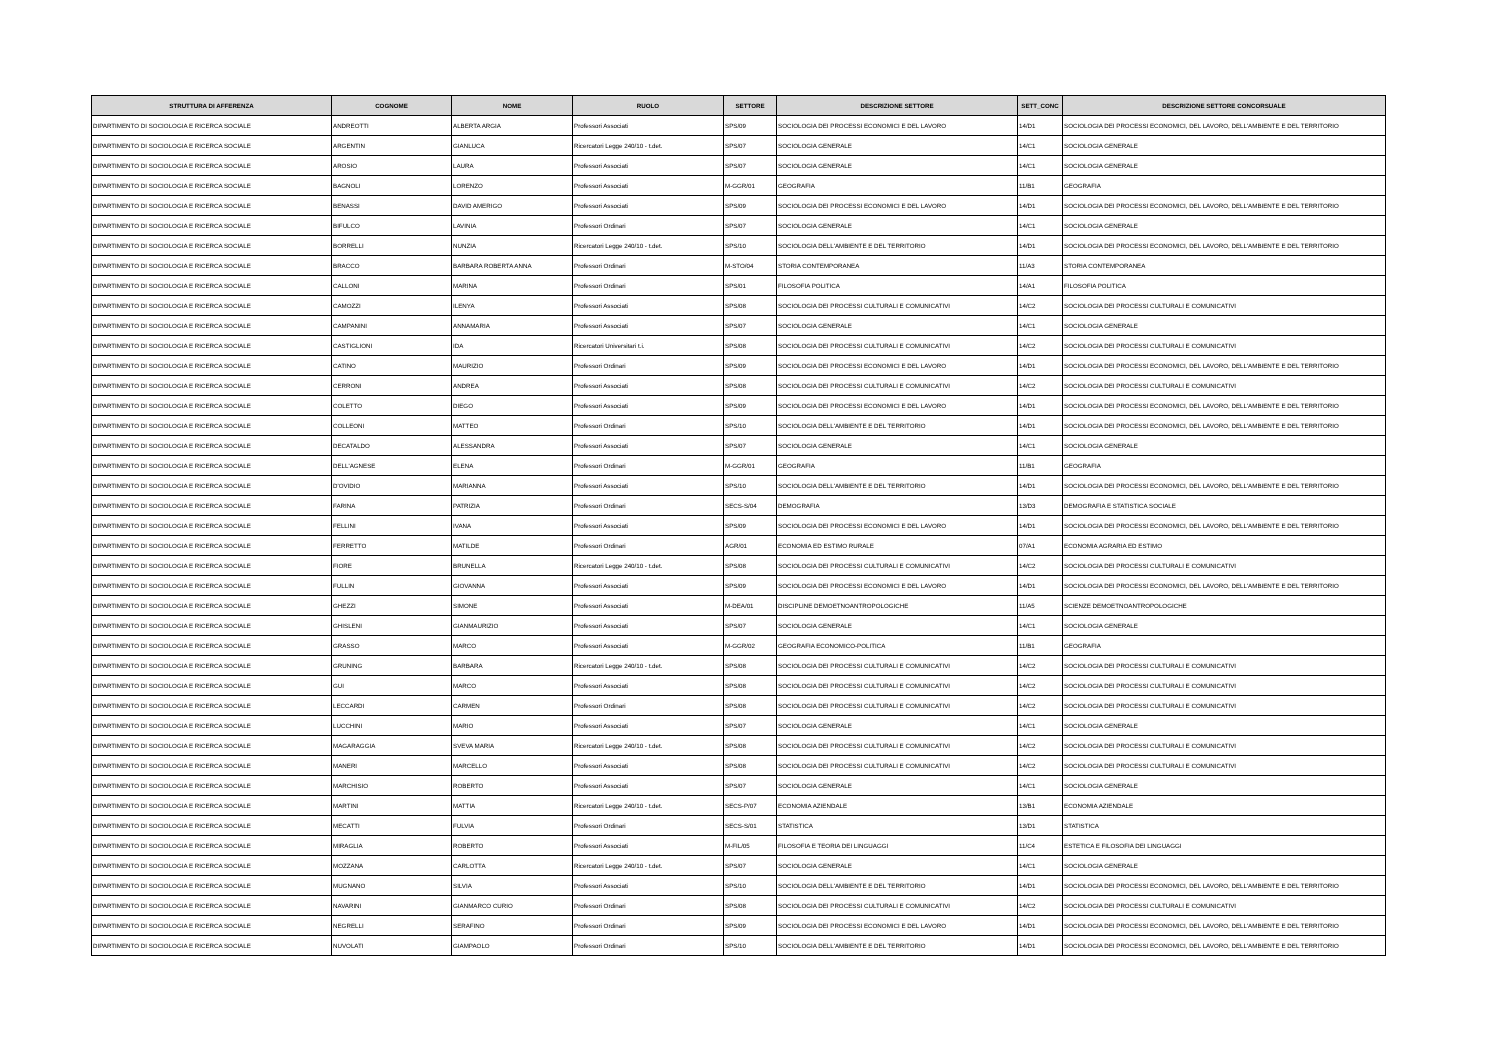| STRUTTURA DI AFFERENZA | COGNOME | NOME | RUOLO | SETTORE | DESCRIZIONE SETTORE | SETT_CONC | DESCRIZIONE SETTORE CONCORSUALE |
| --- | --- | --- | --- | --- | --- | --- | --- |
| DIPARTIMENTO DI SOCIOLOGIA E RICERCA SOCIALE | ANDREOTTI | ALBERTA ARGIA | Professori Associati | SPS/09 | SOCIOLOGIA DEI PROCESSI ECONOMICI E DEL LAVORO | 14/D1 | SOCIOLOGIA DEI PROCESSI ECONOMICI, DEL LAVORO, DELL'AMBIENTE E DEL TERRITORIO |
| DIPARTIMENTO DI SOCIOLOGIA E RICERCA SOCIALE | ARGENTIN | GIANLUCA | Ricercatori Legge 240/10 - t.det. | SPS/07 | SOCIOLOGIA GENERALE | 14/C1 | SOCIOLOGIA GENERALE |
| DIPARTIMENTO DI SOCIOLOGIA E RICERCA SOCIALE | AROSIO | LAURA | Professori Associati | SPS/07 | SOCIOLOGIA GENERALE | 14/C1 | SOCIOLOGIA GENERALE |
| DIPARTIMENTO DI SOCIOLOGIA E RICERCA SOCIALE | BAGNOLI | LORENZO | Professori Associati | M-GGR/01 | GEOGRAFIA | 11/B1 | GEOGRAFIA |
| DIPARTIMENTO DI SOCIOLOGIA E RICERCA SOCIALE | BENASSI | DAVID AMERIGO | Professori Associati | SPS/09 | SOCIOLOGIA DEI PROCESSI ECONOMICI E DEL LAVORO | 14/D1 | SOCIOLOGIA DEI PROCESSI ECONOMICI, DEL LAVORO, DELL'AMBIENTE E DEL TERRITORIO |
| DIPARTIMENTO DI SOCIOLOGIA E RICERCA SOCIALE | BIFULCO | LAVINIA | Professori Ordinari | SPS/07 | SOCIOLOGIA GENERALE | 14/C1 | SOCIOLOGIA GENERALE |
| DIPARTIMENTO DI SOCIOLOGIA E RICERCA SOCIALE | BORRELLI | NUNZIA | Ricercatori Legge 240/10 - t.det. | SPS/10 | SOCIOLOGIA DELL'AMBIENTE E DEL TERRITORIO | 14/D1 | SOCIOLOGIA DEI PROCESSI ECONOMICI, DEL LAVORO, DELL'AMBIENTE E DEL TERRITORIO |
| DIPARTIMENTO DI SOCIOLOGIA E RICERCA SOCIALE | BRACCO | BARBARA ROBERTA ANNA | Professori Ordinari | M-STO/04 | STORIA CONTEMPORANEA | 11/A3 | STORIA CONTEMPORANEA |
| DIPARTIMENTO DI SOCIOLOGIA E RICERCA SOCIALE | CALLONI | MARINA | Professori Ordinari | SPS/01 | FILOSOFIA POLITICA | 14/A1 | FILOSOFIA POLITICA |
| DIPARTIMENTO DI SOCIOLOGIA E RICERCA SOCIALE | CAMOZZI | ILENYA | Professori Associati | SPS/08 | SOCIOLOGIA DEI PROCESSI CULTURALI E COMUNICATIVI | 14/C2 | SOCIOLOGIA DEI PROCESSI CULTURALI E COMUNICATIVI |
| DIPARTIMENTO DI SOCIOLOGIA E RICERCA SOCIALE | CAMPANINI | ANNAMARIA | Professori Associati | SPS/07 | SOCIOLOGIA GENERALE | 14/C1 | SOCIOLOGIA GENERALE |
| DIPARTIMENTO DI SOCIOLOGIA E RICERCA SOCIALE | CASTIGLIONI | IDA | Ricercatori Universitari t.i. | SPS/08 | SOCIOLOGIA DEI PROCESSI CULTURALI E COMUNICATIVI | 14/C2 | SOCIOLOGIA DEI PROCESSI CULTURALI E COMUNICATIVI |
| DIPARTIMENTO DI SOCIOLOGIA E RICERCA SOCIALE | CATINO | MAURIZIO | Professori Ordinari | SPS/09 | SOCIOLOGIA DEI PROCESSI ECONOMICI E DEL LAVORO | 14/D1 | SOCIOLOGIA DEI PROCESSI ECONOMICI, DEL LAVORO, DELL'AMBIENTE E DEL TERRITORIO |
| DIPARTIMENTO DI SOCIOLOGIA E RICERCA SOCIALE | CERRONI | ANDREA | Professori Associati | SPS/08 | SOCIOLOGIA DEI PROCESSI CULTURALI E COMUNICATIVI | 14/C2 | SOCIOLOGIA DEI PROCESSI CULTURALI E COMUNICATIVI |
| DIPARTIMENTO DI SOCIOLOGIA E RICERCA SOCIALE | COLETTO | DIEGO | Professori Associati | SPS/09 | SOCIOLOGIA DEI PROCESSI ECONOMICI E DEL LAVORO | 14/D1 | SOCIOLOGIA DEI PROCESSI ECONOMICI, DEL LAVORO, DELL'AMBIENTE E DEL TERRITORIO |
| DIPARTIMENTO DI SOCIOLOGIA E RICERCA SOCIALE | COLLEONI | MATTEO | Professori Ordinari | SPS/10 | SOCIOLOGIA DELL'AMBIENTE E DEL TERRITORIO | 14/D1 | SOCIOLOGIA DEI PROCESSI ECONOMICI, DEL LAVORO, DELL'AMBIENTE E DEL TERRITORIO |
| DIPARTIMENTO DI SOCIOLOGIA E RICERCA SOCIALE | DECATALDO | ALESSANDRA | Professori Associati | SPS/07 | SOCIOLOGIA GENERALE | 14/C1 | SOCIOLOGIA GENERALE |
| DIPARTIMENTO DI SOCIOLOGIA E RICERCA SOCIALE | DELL'AGNESE | ELENA | Professori Ordinari | M-GGR/01 | GEOGRAFIA | 11/B1 | GEOGRAFIA |
| DIPARTIMENTO DI SOCIOLOGIA E RICERCA SOCIALE | D'OVIDIO | MARIANNA | Professori Associati | SPS/10 | SOCIOLOGIA DELL'AMBIENTE E DEL TERRITORIO | 14/D1 | SOCIOLOGIA DEI PROCESSI ECONOMICI, DEL LAVORO, DELL'AMBIENTE E DEL TERRITORIO |
| DIPARTIMENTO DI SOCIOLOGIA E RICERCA SOCIALE | FARINA | PATRIZIA | Professori Ordinari | SECS-S/04 | DEMOGRAFIA | 13/D3 | DEMOGRAFIA E STATISTICA SOCIALE |
| DIPARTIMENTO DI SOCIOLOGIA E RICERCA SOCIALE | FELLINI | IVANA | Professori Associati | SPS/09 | SOCIOLOGIA DEI PROCESSI ECONOMICI E DEL LAVORO | 14/D1 | SOCIOLOGIA DEI PROCESSI ECONOMICI, DEL LAVORO, DELL'AMBIENTE E DEL TERRITORIO |
| DIPARTIMENTO DI SOCIOLOGIA E RICERCA SOCIALE | FERRETTO | MATILDE | Professori Ordinari | AGR/01 | ECONOMIA ED ESTIMO RURALE | 07/A1 | ECONOMIA AGRARIA ED ESTIMO |
| DIPARTIMENTO DI SOCIOLOGIA E RICERCA SOCIALE | FIORE | BRUNELLA | Ricercatori Legge 240/10 - t.det. | SPS/08 | SOCIOLOGIA DEI PROCESSI CULTURALI E COMUNICATIVI | 14/C2 | SOCIOLOGIA DEI PROCESSI CULTURALI E COMUNICATIVI |
| DIPARTIMENTO DI SOCIOLOGIA E RICERCA SOCIALE | FULLIN | GIOVANNA | Professori Associati | SPS/09 | SOCIOLOGIA DEI PROCESSI ECONOMICI E DEL LAVORO | 14/D1 | SOCIOLOGIA DEI PROCESSI ECONOMICI, DEL LAVORO, DELL'AMBIENTE E DEL TERRITORIO |
| DIPARTIMENTO DI SOCIOLOGIA E RICERCA SOCIALE | GHEZZI | SIMONE | Professori Associati | M-DEA/01 | DISCIPLINE DEMOETNOANTROPOLOGICHE | 11/A5 | SCIENZE DEMOETNOANTROPOLOGICHE |
| DIPARTIMENTO DI SOCIOLOGIA E RICERCA SOCIALE | GHISLENI | GIANMAURIZIO | Professori Associati | SPS/07 | SOCIOLOGIA GENERALE | 14/C1 | SOCIOLOGIA GENERALE |
| DIPARTIMENTO DI SOCIOLOGIA E RICERCA SOCIALE | GRASSO | MARCO | Professori Associati | M-GGR/02 | GEOGRAFIA ECONOMICO-POLITICA | 11/B1 | GEOGRAFIA |
| DIPARTIMENTO DI SOCIOLOGIA E RICERCA SOCIALE | GRUNING | BARBARA | Ricercatori Legge 240/10 - t.det. | SPS/08 | SOCIOLOGIA DEI PROCESSI CULTURALI E COMUNICATIVI | 14/C2 | SOCIOLOGIA DEI PROCESSI CULTURALI E COMUNICATIVI |
| DIPARTIMENTO DI SOCIOLOGIA E RICERCA SOCIALE | GUI | MARCO | Professori Associati | SPS/08 | SOCIOLOGIA DEI PROCESSI CULTURALI E COMUNICATIVI | 14/C2 | SOCIOLOGIA DEI PROCESSI CULTURALI E COMUNICATIVI |
| DIPARTIMENTO DI SOCIOLOGIA E RICERCA SOCIALE | LECCARDI | CARMEN | Professori Ordinari | SPS/08 | SOCIOLOGIA DEI PROCESSI CULTURALI E COMUNICATIVI | 14/C2 | SOCIOLOGIA DEI PROCESSI CULTURALI E COMUNICATIVI |
| DIPARTIMENTO DI SOCIOLOGIA E RICERCA SOCIALE | LUCCHINI | MARIO | Professori Associati | SPS/07 | SOCIOLOGIA GENERALE | 14/C1 | SOCIOLOGIA GENERALE |
| DIPARTIMENTO DI SOCIOLOGIA E RICERCA SOCIALE | MAGARAGGIA | SVEVA MARIA | Ricercatori Legge 240/10 - t.det. | SPS/08 | SOCIOLOGIA DEI PROCESSI CULTURALI E COMUNICATIVI | 14/C2 | SOCIOLOGIA DEI PROCESSI CULTURALI E COMUNICATIVI |
| DIPARTIMENTO DI SOCIOLOGIA E RICERCA SOCIALE | MANERI | MARCELLO | Professori Associati | SPS/08 | SOCIOLOGIA DEI PROCESSI CULTURALI E COMUNICATIVI | 14/C2 | SOCIOLOGIA DEI PROCESSI CULTURALI E COMUNICATIVI |
| DIPARTIMENTO DI SOCIOLOGIA E RICERCA SOCIALE | MARCHISIO | ROBERTO | Professori Associati | SPS/07 | SOCIOLOGIA GENERALE | 14/C1 | SOCIOLOGIA GENERALE |
| DIPARTIMENTO DI SOCIOLOGIA E RICERCA SOCIALE | MARTINI | MATTIA | Ricercatori Legge 240/10 - t.det. | SECS-P/07 | ECONOMIA AZIENDALE | 13/B1 | ECONOMIA AZIENDALE |
| DIPARTIMENTO DI SOCIOLOGIA E RICERCA SOCIALE | MECATTI | FULVIA | Professori Ordinari | SECS-S/01 | STATISTICA | 13/D1 | STATISTICA |
| DIPARTIMENTO DI SOCIOLOGIA E RICERCA SOCIALE | MIRAGLIA | ROBERTO | Professori Associati | M-FIL/05 | FILOSOFIA E TEORIA DEI LINGUAGGI | 11/C4 | ESTETICA E FILOSOFIA DEI LINGUAGGI |
| DIPARTIMENTO DI SOCIOLOGIA E RICERCA SOCIALE | MOZZANA | CARLOTTA | Ricercatori Legge 240/10 - t.det. | SPS/07 | SOCIOLOGIA GENERALE | 14/C1 | SOCIOLOGIA GENERALE |
| DIPARTIMENTO DI SOCIOLOGIA E RICERCA SOCIALE | MUGNANO | SILVIA | Professori Associati | SPS/10 | SOCIOLOGIA DELL'AMBIENTE E DEL TERRITORIO | 14/D1 | SOCIOLOGIA DEI PROCESSI ECONOMICI, DEL LAVORO, DELL'AMBIENTE E DEL TERRITORIO |
| DIPARTIMENTO DI SOCIOLOGIA E RICERCA SOCIALE | NAVARINI | GIANMARCO CURIO | Professori Ordinari | SPS/08 | SOCIOLOGIA DEI PROCESSI CULTURALI E COMUNICATIVI | 14/C2 | SOCIOLOGIA DEI PROCESSI CULTURALI E COMUNICATIVI |
| DIPARTIMENTO DI SOCIOLOGIA E RICERCA SOCIALE | NEGRELLI | SERAFINO | Professori Ordinari | SPS/09 | SOCIOLOGIA DEI PROCESSI ECONOMICI E DEL LAVORO | 14/D1 | SOCIOLOGIA DEI PROCESSI ECONOMICI, DEL LAVORO, DELL'AMBIENTE E DEL TERRITORIO |
| DIPARTIMENTO DI SOCIOLOGIA E RICERCA SOCIALE | NUVOLATI | GIAMPAOLO | Professori Ordinari | SPS/10 | SOCIOLOGIA DELL'AMBIENTE E DEL TERRITORIO | 14/D1 | SOCIOLOGIA DEI PROCESSI ECONOMICI, DEL LAVORO, DELL'AMBIENTE E DEL TERRITORIO |